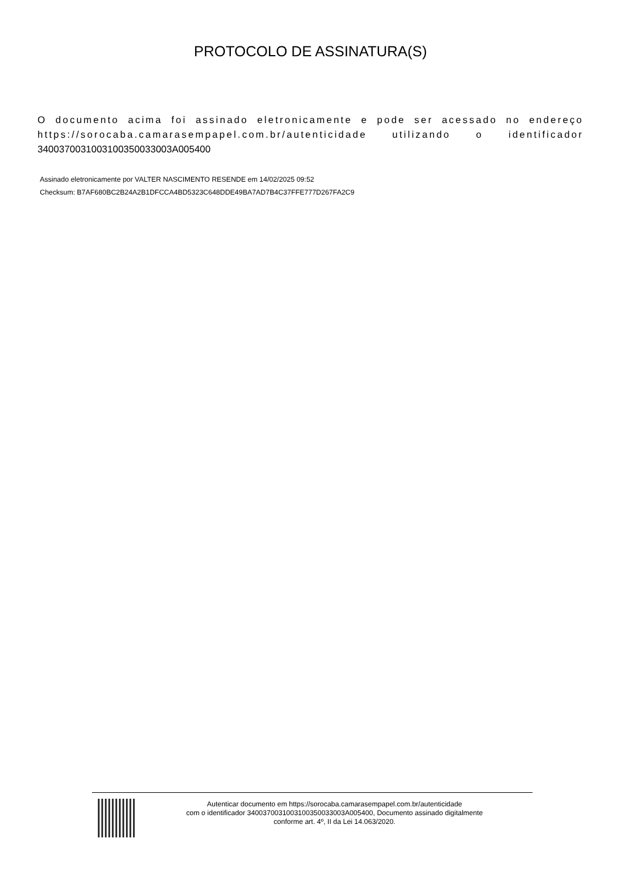PROTOCOLO DE ASSINATURA(S)
O documento acima foi assinado eletronicamente e pode ser acessado no endereço https://sorocaba.camarasempapel.com.br/autenticidade utilizando o identificador
340037003100310035003300​3A005400
Assinado eletronicamente por VALTER NASCIMENTO RESENDE em 14/02/2025 09:52
Checksum: B7AF680BC2B24A2B1DFCCA4BD5323C648DDE49BA7AD7B4C37FFE777D267FA2C9
Autenticar documento em https://sorocaba.camarasempapel.com.br/autenticidade
com o identificador 3400370031003100350033003A005400, Documento assinado digitalmente
conforme art. 4º, II da Lei 14.063/2020.